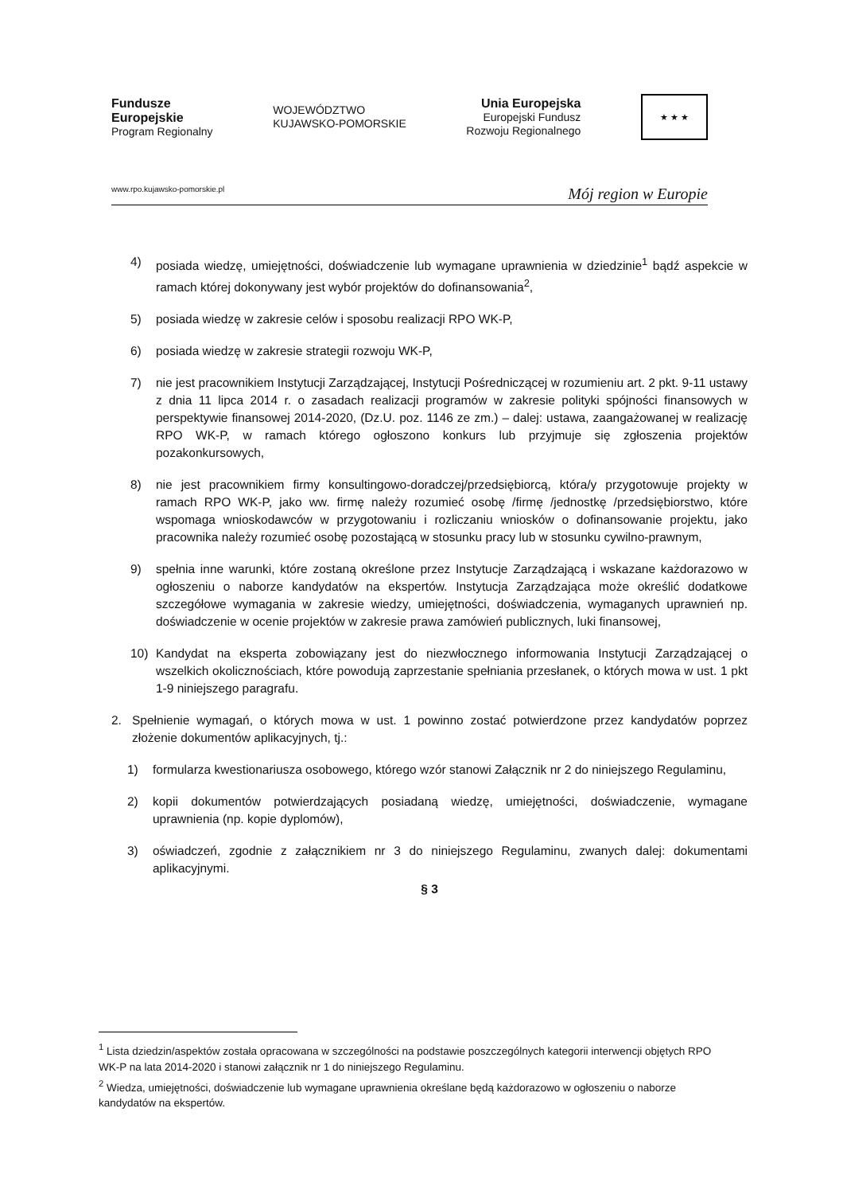Fundusze
Europejskie
Program Regionalny
WOJEWÓDZTWO
KUJAWSKO-POMORSKIE
Unia Europejska
Europejski Fundusz
Rozwoju Regionalnego
★ ★ ★
www.rpo.kujawsko-pomorskie.pl Mój region w Europie
4) posiada wiedzę, umiejętności, doświadczenie lub wymagane uprawnienia w dziedzinie<sup>1</sup> bądź aspekcie w ramach której dokonywany jest wybór projektów do dofinansowania<sup>2</sup>,
5) posiada wiedzę w zakresie celów i sposobu realizacji RPO WK-P,
6) posiada wiedzę w zakresie strategii rozwoju WK-P,
7) nie jest pracownikiem Instytucji Zarządzającej, Instytucji Pośredniczącej w rozumieniu art. 2 pkt. 9-11 ustawy z dnia 11 lipca 2014 r. o zasadach realizacji programów w zakresie polityki spójności finansowych w perspektywie finansowej 2014-2020, (Dz.U. poz. 1146 ze zm.) – dalej: ustawa, zaangażowanej w realizację RPO WK-P, w ramach którego ogłoszono konkurs lub przyjmuje się zgłoszenia projektów pozakonkursowych,
8) nie jest pracownikiem firmy konsultingowo-doradczej/przedsiębiorcą, która/y przygotowuje projekty w ramach RPO WK-P, jako ww. firmę należy rozumieć osobę /firmę /jednostkę /przedsiębiorstwo, które wspomaga wnioskodawców w przygotowaniu i rozliczaniu wniosków o dofinansowanie projektu, jako pracownika należy rozumieć osobę pozostającą w stosunku pracy lub w stosunku cywilno-prawnym,
9) spełnia inne warunki, które zostaną określone przez Instytucje Zarządzającą i wskazane każdorazowo w ogłoszeniu o naborze kandydatów na ekspertów. Instytucja Zarządzająca może określić dodatkowe szczegółowe wymagania w zakresie wiedzy, umiejętności, doświadczenia, wymaganych uprawnień np. doświadczenie w ocenie projektów w zakresie prawa zamówień publicznych, luki finansowej,
10) Kandydat na eksperta zobowiązany jest do niezwłocznego informowania Instytucji Zarządzającej o wszelkich okolicznościach, które powodują zaprzestanie spełniania przesłanek, o których mowa w ust. 1 pkt 1-9 niniejszego paragrafu.
2. Spełnienie wymagań, o których mowa w ust. 1 powinno zostać potwierdzone przez kandydatów poprzez złożenie dokumentów aplikacyjnych, tj.:
1) formularza kwestionariusza osobowego, którego wzór stanowi Załącznik nr 2 do niniejszego Regulaminu,
2) kopii dokumentów potwierdzających posiadaną wiedzę, umiejętności, doświadczenie, wymagane uprawnienia (np. kopie dyplomów),
3) oświadczeń, zgodnie z załącznikiem nr 3 do niniejszego Regulaminu, zwanych dalej: dokumentami aplikacyjnymi.
§ 3
<sup>1</sup> Lista dziedzin/aspektów została opracowana w szczególności na podstawie poszczególnych kategorii interwencji objętych RPO WK-P na lata 2014-2020 i stanowi załącznik nr 1 do niniejszego Regulaminu.
<sup>2</sup> Wiedza, umiejętności, doświadczenie lub wymagane uprawnienia określane będą każdorazowo w ogłoszeniu o naborze kandydatów na ekspertów.